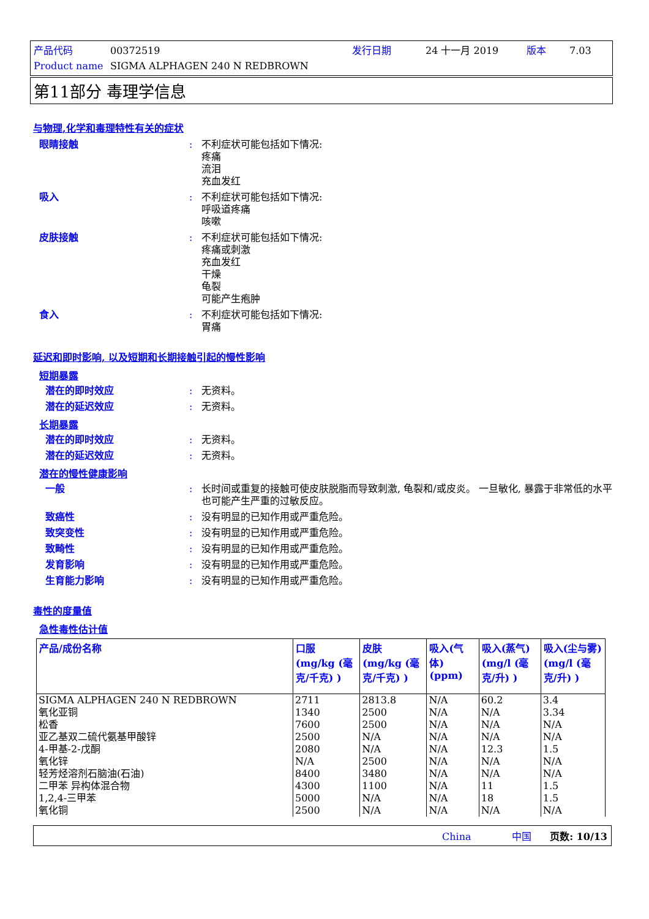产品代码 00372519 发行日期 24 十一月 2019 版本 7.03
Product name SIGMA ALPHAGEN 240 N REDBROWN
第11部分 毒理学信息
与物理,化学和毒理特性有关的症状
眼睛接触 : 不利症状可能包括如下情况:
疼痛
流泪
充血发红
吸入 : 不利症状可能包括如下情况:
呼吸道疼痛
咳嗽
皮肤接触 : 不利症状可能包括如下情况:
疼痛或刺激
充血发红
干燥
龟裂
可能产生疱肿
食入 : 不利症状可能包括如下情况:
胃痛
延迟和即时影响, 以及短期和长期接触引起的慢性影响
短期暴露
潜在的即时效应 : 无资料。
潜在的延迟效应 : 无资料。
长期暴露
潜在的即时效应 : 无资料。
潜在的延迟效应 : 无资料。
潜在的慢性健康影响
一般 : 长时间或重复的接触可使皮肤脱脂而导致刺激, 龟裂和/或皮炎。 一旦敏化, 暴露于非常低的水平也可能产生严重的过敏反应。
致癌性 : 没有明显的已知作用或严重危险。
致突变性 : 没有明显的已知作用或严重危险。
致畸性 : 没有明显的已知作用或严重危险。
发育影响 : 没有明显的已知作用或严重危险。
生育能力影响 : 没有明显的已知作用或严重危险。
毒性的度量值
急性毒性估计值
| 产品/成份名称 | 口服 (mg/kg (毫克/千克) ) | 皮肤 (mg/kg (毫克/千克) ) | 吸入(气体) (ppm) | 吸入(蒸气) (mg/l (毫克/升) ) | 吸入(尘与雾) (mg/l (毫克/升) ) |
| --- | --- | --- | --- | --- | --- |
| SIGMA ALPHAGEN 240 N REDBROWN | 2711 | 2813.8 | N/A | 60.2 | 3.4 |
| 氧化亚铜 | 1340 | 2500 | N/A | N/A | 3.34 |
| 松香 | 7600 | 2500 | N/A | N/A | N/A |
| 亚乙基双二硫代氨基甲酸锌 | 2500 | N/A | N/A | N/A | N/A |
| 4-甲基-2-戊酮 | 2080 | N/A | N/A | 12.3 | 1.5 |
| 氧化锌 | N/A | 2500 | N/A | N/A | N/A |
| 轻芳烃溶剂石脑油(石油) | 8400 | 3480 | N/A | N/A | N/A |
| 二甲苯 异构体混合物 | 4300 | 1100 | N/A | 11 | 1.5 |
| 1,2,4-三甲苯 | 5000 | N/A | N/A | 18 | 1.5 |
| 氧化铜 | 2500 | N/A | N/A | N/A | N/A |
China 中国 页数: 10/13